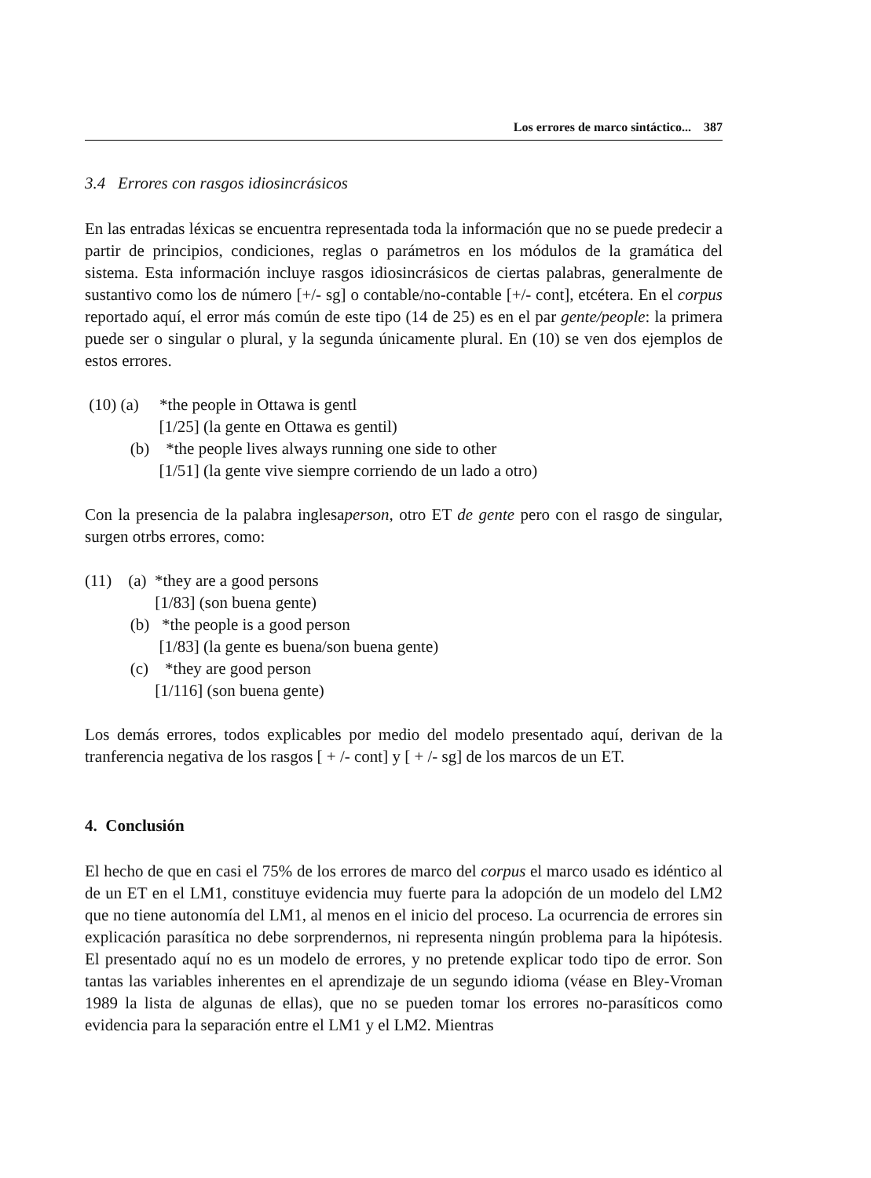Los errores de marco sintáctico... 387
3.4 Errores con rasgos idiosincrásicos
En las entradas léxicas se encuentra representada toda la información que no se puede predecir a partir de principios, condiciones, reglas o parámetros en los módulos de la gramática del sistema. Esta información incluye rasgos idiosincrásicos de ciertas palabras, generalmente de sustantivo como los de número [+/- sg] o contable/no-contable [+/- cont], etcétera. En el corpus reportado aquí, el error más común de este tipo (14 de 25) es en el par gente/people: la primera puede ser o singular o plural, y la segunda únicamente plural. En (10) se ven dos ejemplos de estos errores.
(10) (a) *the people in Ottawa is gentl
[1/25] (la gente en Ottawa es gentil)
(b) *the people lives always running one side to other
[1/51] (la gente vive siempre corriendo de un lado a otro)
Con la presencia de la palabra inglesaperson, otro ET de gente pero con el rasgo de singular, surgen otrbs errores, como:
(11) (a) *they are a good persons
[1/83] (son buena gente)
(b) *the people is a good person
[1/83] (la gente es buena/son buena gente)
(c) *they are good person
[1/116] (son buena gente)
Los demás errores, todos explicables por medio del modelo presentado aquí, derivan de la tranferencia negativa de los rasgos [ + /- cont] y [ + /- sg] de los marcos de un ET.
4. Conclusión
El hecho de que en casi el 75% de los errores de marco del corpus el marco usado es idéntico al de un ET en el LM1, constituye evidencia muy fuerte para la adopción de un modelo del LM2 que no tiene autonomía del LM1, al menos en el inicio del proceso. La ocurrencia de errores sin explicación parasítica no debe sorprendernos, ni representa ningún problema para la hipótesis. El presentado aquí no es un modelo de errores, y no pretende explicar todo tipo de error. Son tantas las variables inherentes en el aprendizaje de un segundo idioma (véase en Bley-Vroman 1989 la lista de algunas de ellas), que no se pueden tomar los errores no-parasíticos como evidencia para la separación entre el LM1 y el LM2. Mientras